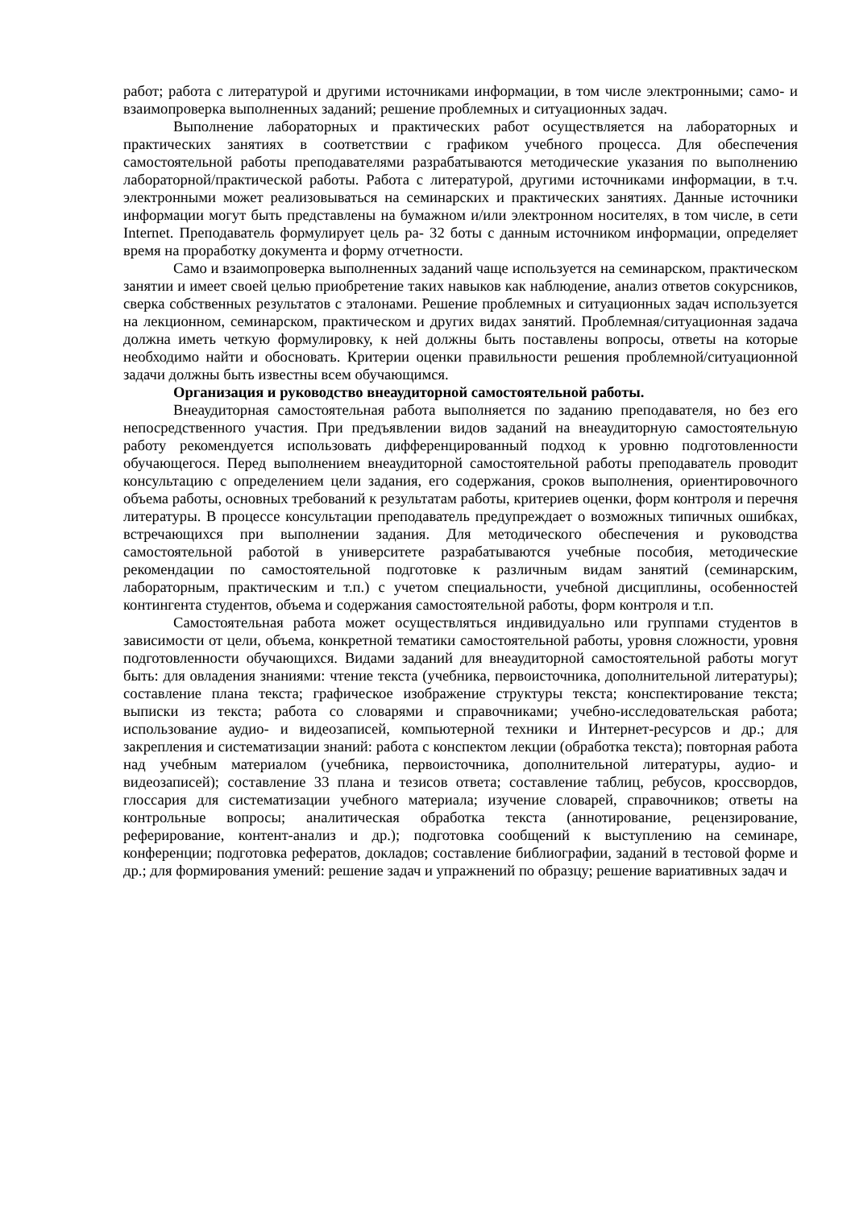работ; работа с литературой и другими источниками информации, в том числе электронными; само- и взаимопроверка выполненных заданий; решение проблемных и ситуационных задач.
Выполнение лабораторных и практических работ осуществляется на лабораторных и практических занятиях в соответствии с графиком учебного процесса. Для обеспечения самостоятельной работы преподавателями разрабатываются методические указания по выполнению лабораторной/практической работы. Работа с литературой, другими источниками информации, в т.ч. электронными может реализовываться на семинарских и практических занятиях. Данные источники информации могут быть представлены на бумажном и/или электронном носителях, в том числе, в сети Internet. Преподаватель формулирует цель ра- 32 боты с данным источником информации, определяет время на проработку документа и форму отчетности.
Само и взаимопроверка выполненных заданий чаще используется на семинарском, практическом занятии и имеет своей целью приобретение таких навыков как наблюдение, анализ ответов сокурсников, сверка собственных результатов с эталонами. Решение проблемных и ситуационных задач используется на лекционном, семинарском, практическом и других видах занятий. Проблемная/ситуационная задача должна иметь четкую формулировку, к ней должны быть поставлены вопросы, ответы на которые необходимо найти и обосновать. Критерии оценки правильности решения проблемной/ситуационной задачи должны быть известны всем обучающимся.
Организация и руководство внеаудиторной самостоятельной работы.
Внеаудиторная самостоятельная работа выполняется по заданию преподавателя, но без его непосредственного участия. При предъявлении видов заданий на внеаудиторную самостоятельную работу рекомендуется использовать дифференцированный подход к уровню подготовленности обучающегося. Перед выполнением внеаудиторной самостоятельной работы преподаватель проводит консультацию с определением цели задания, его содержания, сроков выполнения, ориентировочного объема работы, основных требований к результатам работы, критериев оценки, форм контроля и перечня литературы. В процессе консультации преподаватель предупреждает о возможных типичных ошибках, встречающихся при выполнении задания. Для методического обеспечения и руководства самостоятельной работой в университете разрабатываются учебные пособия, методические рекомендации по самостоятельной подготовке к различным видам занятий (семинарским, лабораторным, практическим и т.п.) с учетом специальности, учебной дисциплины, особенностей контингента студентов, объема и содержания самостоятельной работы, форм контроля и т.п.
Самостоятельная работа может осуществляться индивидуально или группами студентов в зависимости от цели, объема, конкретной тематики самостоятельной работы, уровня сложности, уровня подготовленности обучающихся. Видами заданий для внеаудиторной самостоятельной работы могут быть: для овладения знаниями: чтение текста (учебника, первоисточника, дополнительной литературы); составление плана текста; графическое изображение структуры текста; конспектирование текста; выписки из текста; работа со словарями и справочниками; учебно-исследовательская работа; использование аудио- и видеозаписей, компьютерной техники и Интернет-ресурсов и др.; для закрепления и систематизации знаний: работа с конспектом лекции (обработка текста); повторная работа над учебным материалом (учебника, первоисточника, дополнительной литературы, аудио- и видеозаписей); составление 33 плана и тезисов ответа; составление таблиц, ребусов, кроссвордов, глоссария для систематизации учебного материала; изучение словарей, справочников; ответы на контрольные вопросы; аналитическая обработка текста (аннотирование, рецензирование, реферирование, контент-анализ и др.); подготовка сообщений к выступлению на семинаре, конференции; подготовка рефератов, докладов; составление библиографии, заданий в тестовой форме и др.; для формирования умений: решение задач и упражнений по образцу; решение вариативных задач и